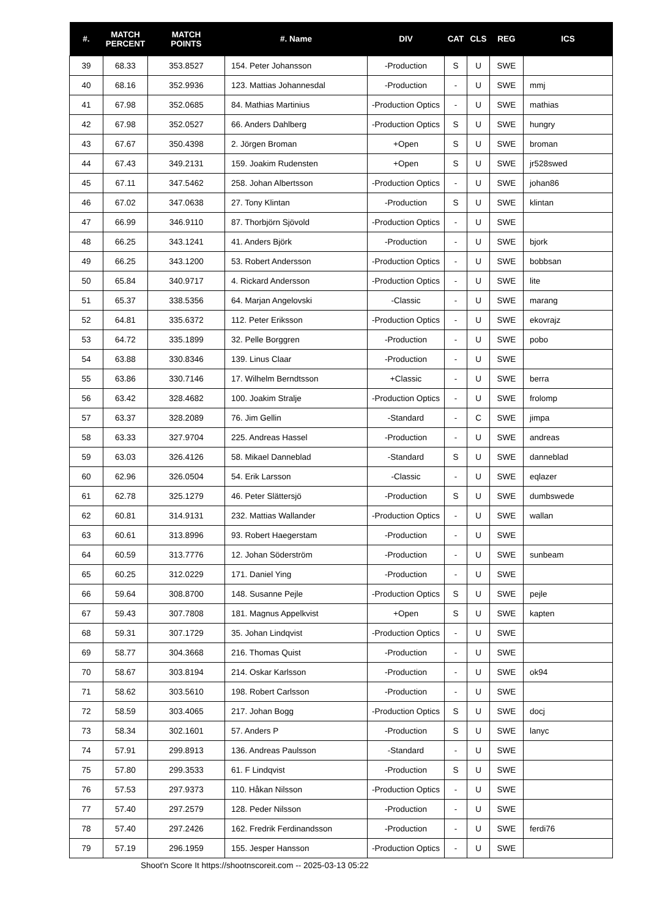| #. | MATCH PERCENT | MATCH POINTS | #. Name | DIV | CAT | CLS | REG | ICS |
| --- | --- | --- | --- | --- | --- | --- | --- | --- |
| 39 | 68.33 | 353.8527 | 154. Peter Johansson | -Production | S | U | SWE | |
| 40 | 68.16 | 352.9936 | 123. Mattias Johannesdal | -Production | - | U | SWE | mmj |
| 41 | 67.98 | 352.0685 | 84. Mathias Martinius | -Production Optics | - | U | SWE | mathias |
| 42 | 67.98 | 352.0527 | 66. Anders Dahlberg | -Production Optics | S | U | SWE | hungry |
| 43 | 67.67 | 350.4398 | 2. Jörgen Broman | +Open | S | U | SWE | broman |
| 44 | 67.43 | 349.2131 | 159. Joakim Rudensten | +Open | S | U | SWE | jr528swed |
| 45 | 67.11 | 347.5462 | 258. Johan Albertsson | -Production Optics | - | U | SWE | johan86 |
| 46 | 67.02 | 347.0638 | 27. Tony Klintan | -Production | S | U | SWE | klintan |
| 47 | 66.99 | 346.9110 | 87. Thorbjörn Sjövold | -Production Optics | - | U | SWE | |
| 48 | 66.25 | 343.1241 | 41. Anders Björk | -Production | - | U | SWE | bjork |
| 49 | 66.25 | 343.1200 | 53. Robert Andersson | -Production Optics | - | U | SWE | bobbsan |
| 50 | 65.84 | 340.9717 | 4. Rickard Andersson | -Production Optics | - | U | SWE | lite |
| 51 | 65.37 | 338.5356 | 64. Marjan Angelovski | -Classic | - | U | SWE | marang |
| 52 | 64.81 | 335.6372 | 112. Peter Eriksson | -Production Optics | - | U | SWE | ekovrajz |
| 53 | 64.72 | 335.1899 | 32. Pelle Borggren | -Production | - | U | SWE | pobo |
| 54 | 63.88 | 330.8346 | 139. Linus Claar | -Production | - | U | SWE | |
| 55 | 63.86 | 330.7146 | 17. Wilhelm Berndtsson | +Classic | - | U | SWE | berra |
| 56 | 63.42 | 328.4682 | 100. Joakim Stralje | -Production Optics | - | U | SWE | frolomp |
| 57 | 63.37 | 328.2089 | 76. Jim Gellin | -Standard | - | C | SWE | jimpa |
| 58 | 63.33 | 327.9704 | 225. Andreas Hassel | -Production | - | U | SWE | andreas |
| 59 | 63.03 | 326.4126 | 58. Mikael Danneblad | -Standard | S | U | SWE | danneblad |
| 60 | 62.96 | 326.0504 | 54. Erik Larsson | -Classic | - | U | SWE | eqlazer |
| 61 | 62.78 | 325.1279 | 46. Peter Slättersjö | -Production | S | U | SWE | dumbswede |
| 62 | 60.81 | 314.9131 | 232. Mattias Wallander | -Production Optics | - | U | SWE | wallan |
| 63 | 60.61 | 313.8996 | 93. Robert Haegerstam | -Production | - | U | SWE | |
| 64 | 60.59 | 313.7776 | 12. Johan Söderström | -Production | - | U | SWE | sunbeam |
| 65 | 60.25 | 312.0229 | 171. Daniel Ying | -Production | - | U | SWE | |
| 66 | 59.64 | 308.8700 | 148. Susanne Pejle | -Production Optics | S | U | SWE | pejle |
| 67 | 59.43 | 307.7808 | 181. Magnus Appelkvist | +Open | S | U | SWE | kapten |
| 68 | 59.31 | 307.1729 | 35. Johan Lindqvist | -Production Optics | - | U | SWE | |
| 69 | 58.77 | 304.3668 | 216. Thomas Quist | -Production | - | U | SWE | |
| 70 | 58.67 | 303.8194 | 214. Oskar Karlsson | -Production | - | U | SWE | ok94 |
| 71 | 58.62 | 303.5610 | 198. Robert Carlsson | -Production | - | U | SWE | |
| 72 | 58.59 | 303.4065 | 217. Johan Bogg | -Production Optics | S | U | SWE | docj |
| 73 | 58.34 | 302.1601 | 57. Anders P | -Production | S | U | SWE | lanyc |
| 74 | 57.91 | 299.8913 | 136. Andreas Paulsson | -Standard | - | U | SWE | |
| 75 | 57.80 | 299.3533 | 61. F Lindqvist | -Production | S | U | SWE | |
| 76 | 57.53 | 297.9373 | 110. Håkan Nilsson | -Production Optics | - | U | SWE | |
| 77 | 57.40 | 297.2579 | 128. Peder Nilsson | -Production | - | U | SWE | |
| 78 | 57.40 | 297.2426 | 162. Fredrik Ferdinandsson | -Production | - | U | SWE | ferdi76 |
| 79 | 57.19 | 296.1959 | 155. Jesper Hansson | -Production Optics | - | U | SWE | |
Shoot'n Score It https://shootnscoreit.com -- 2025-03-13 05:22